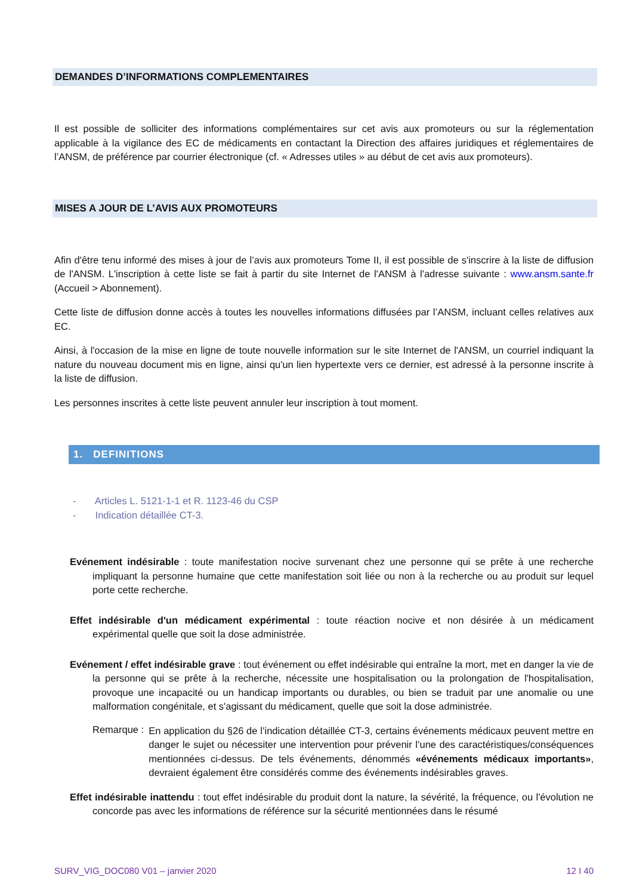DEMANDES D’INFORMATIONS COMPLEMENTAIRES
Il est possible de solliciter des informations complémentaires sur cet avis aux promoteurs ou sur la réglementation applicable à la vigilance des EC de médicaments en contactant la Direction des affaires juridiques et réglementaires de l’ANSM, de préférence par courrier électronique (cf. « Adresses utiles » au début de cet avis aux promoteurs).
MISES A JOUR DE L’AVIS AUX PROMOTEURS
Afin d'être tenu informé des mises à jour de l’avis aux promoteurs Tome II, il est possible de s'inscrire à la liste de diffusion de l'ANSM. L'inscription à cette liste se fait à partir du site Internet de l'ANSM à l'adresse suivante : www.ansm.sante.fr (Accueil > Abonnement).
Cette liste de diffusion donne accès à toutes les nouvelles informations diffusées par l’ANSM, incluant celles relatives aux EC.
Ainsi, à l'occasion de la mise en ligne de toute nouvelle information sur le site Internet de l'ANSM, un courriel indiquant la nature du nouveau document mis en ligne, ainsi qu'un lien hypertexte vers ce dernier, est adressé à la personne inscrite à la liste de diffusion.
Les personnes inscrites à cette liste peuvent annuler leur inscription à tout moment.
1. DEFINITIONS
- Articles L. 5121-1-1 et R. 1123-46 du CSP
- Indication détaillée CT-3.
Evénement indésirable : toute manifestation nocive survenant chez une personne qui se prête à une recherche impliquant la personne humaine que cette manifestation soit liée ou non à la recherche ou au produit sur lequel porte cette recherche.
Effet indésirable d'un médicament expérimental : toute réaction nocive et non désirée à un médicament expérimental quelle que soit la dose administrée.
Evénement / effet indésirable grave : tout événement ou effet indésirable qui entraîne la mort, met en danger la vie de la personne qui se prête à la recherche, nécessite une hospitalisation ou la prolongation de l'hospitalisation, provoque une incapacité ou un handicap importants ou durables, ou bien se traduit par une anomalie ou une malformation congénitale, et s'agissant du médicament, quelle que soit la dose administrée.
Remarque :
En application du §26 de l’indication détaillée CT-3, certains événements médicaux peuvent mettre en danger le sujet ou nécessiter une intervention pour prévenir l’une des caractéristiques/conséquences mentionnées ci-dessus. De tels événements, dénommés «événements médicaux importants», devraient également être considérés comme des événements indésirables graves.
Effet indésirable inattendu : tout effet indésirable du produit dont la nature, la sévérité, la fréquence, ou l'évolution ne concorde pas avec les informations de référence sur la sécurité mentionnées dans le résumé
SURV_VIG_DOC080 V01 – janvier 2020 12 I 40